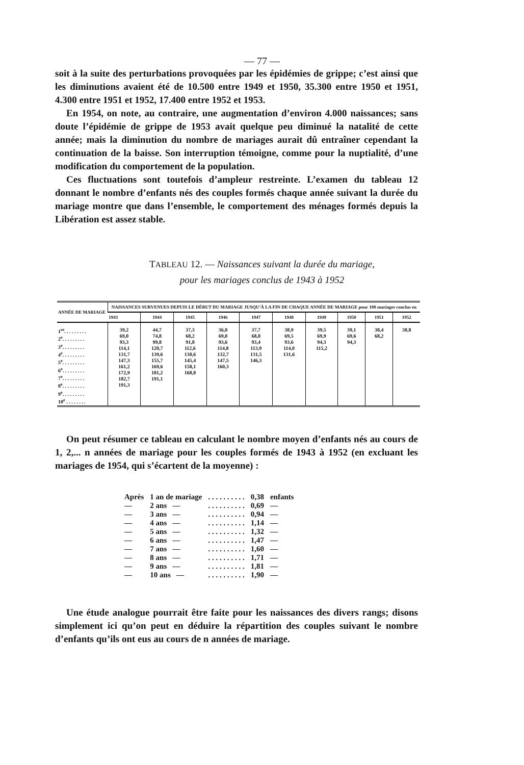— 77 —
soit à la suite des perturbations provoquées par les épidémies de grippe; c’est ainsi que les diminutions avaient été de 10.500 entre 1949 et 1950, 35.300 entre 1950 et 1951, 4.300 entre 1951 et 1952, 17.400 entre 1952 et 1953.
En 1954, on note, au contraire, une augmentation d’environ 4.000 naissances; sans doute l’épidémie de grippe de 1953 avait quelque peu diminué la natalité de cette année; mais la diminution du nombre de mariages aurait dû entraîner cependant la continuation de la baisse. Son interruption témoigne, comme pour la nuptialité, d’une modification du comportement de la population.
Ces fluctuations sont toutefois d’ampleur restreinte. L’examen du tableau 12 donnant le nombre d’enfants nés des couples formés chaque année suivant la durée du mariage montre que dans l’ensemble, le comportement des ménages formés depuis la Libération est assez stable.
TABLEAU 12. — Naissances suivant la durée du mariage,
pour les mariages conclus de 1943 à 1952
| ANNÉE DE MARIAGE | NAISSANCES SURVENUES DEPUIS LE DÉBUT DU MARIAGE JUSQU’À LA FIN DE CHAQUE ANNÉE DE MARIAGE pour 100 mariages conclus en | | | | | | | | | |
| --- | --- | --- | --- | --- | --- | --- | --- | --- | --- | --- |
| | 1943 | 1944 | 1945 | 1946 | 1947 | 1948 | 1949 | 1950 | 1951 | 1952 |
| 1<sup>re</sup>. . . . . . . . . 2<sup>e</sup>. . . . . . . . . 3<sup>e</sup>. . . . . . . . . 4<sup>e</sup>. . . . . . . . . 5<sup>e</sup>. . . . . . . . . 6<sup>e</sup>. . . . . . . . . 7<sup>e</sup>. . . . . . . . . 8<sup>e</sup>. . . . . . . . . 9<sup>e</sup>. . . . . . . . . 10<sup>e</sup> . . . . . . . . | 39,2 69,0 93,3 114,1 131,7 147,3 161,2 172,9 182,7 191,3 | 44,7 74,8 99,8 120,7 139,6 155,7 169,6 181,2 191,1 | 37,3 68,2 91,8 112,6 130,6 145,4 158,1 168,8 | 36,0 69,0 93,6 114,8 132,7 147,5 160,3 | 37,7 68,8 93,4 113,9 131,5 146,3 | 38,9 69,5 93,6 114,0 131,6 | 39,5 69,9 94,3 115,2 | 39,1 69,6 94,3 | 38,4 68,2 | 38,8 |
On peut résumer ce tableau en calculant le nombre moyen d’enfants nés au cours de 1, 2,... n années de mariage pour les couples formés de 1943 à 1952 (en excluant les mariages de 1954, qui s’écartent de la moyenne) :
| Après | 1 an de mariage | . . . . . . . . . . | 0,38 | enfants |
| — | 2 ans — | . . . . . . . . . . | 0,69 | — |
| — | 3 ans — | . . . . . . . . . . | 0,94 | — |
| — | 4 ans — | . . . . . . . . . . | 1,14 | — |
| — | 5 ans — | . . . . . . . . . . | 1,32 | — |
| — | 6 ans — | . . . . . . . . . . | 1,47 | — |
| — | 7 ans — | . . . . . . . . . . | 1,60 | — |
| — | 8 ans — | . . . . . . . . . . | 1,71 | — |
| — | 9 ans — | . . . . . . . . . . | 1,81 | — |
| — | 10 ans — | . . . . . . . . . . | 1,90 | — |
Une étude analogue pourrait être faite pour les naissances des divers rangs; disons simplement ici qu’on peut en déduire la répartition des couples suivant le nombre d’enfants qu’ils ont eus au cours de n années de mariage.